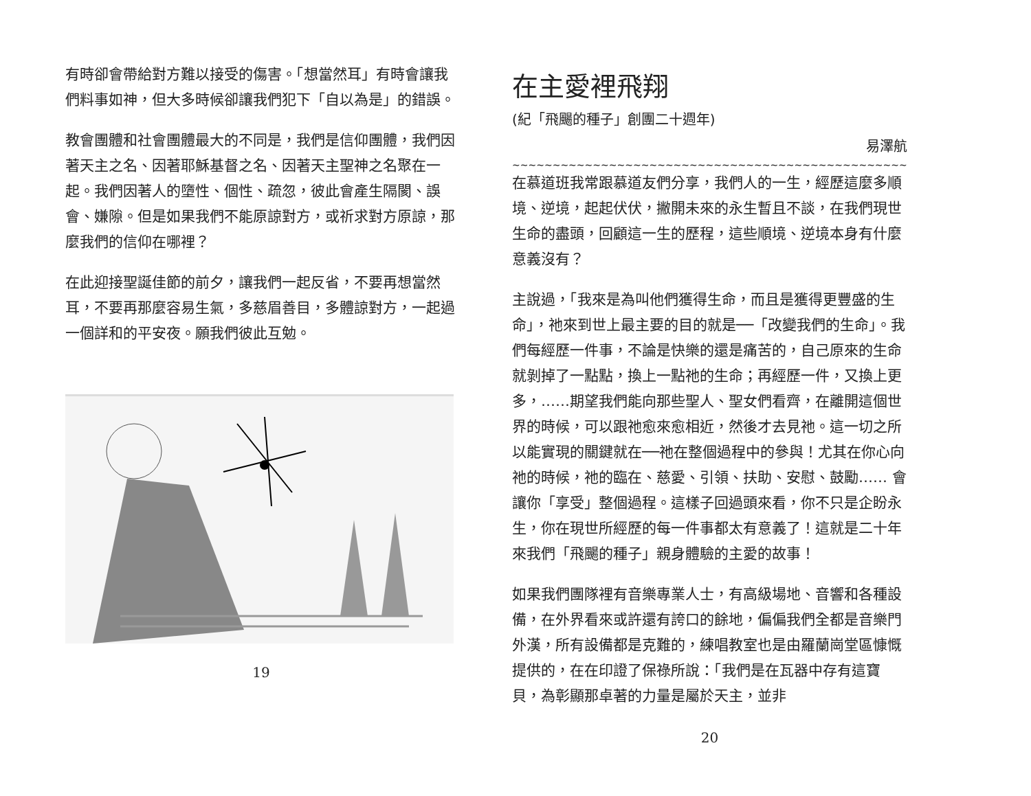有時卻會帶給對方難以接受的傷害。「想當然耳」有時會讓我們料事如神，但大多時候卻讓我們犯下「自以為是」的錯誤。
教會團體和社會團體最大的不同是，我們是信仰團體，我們因著天主之名、因著耶穌基督之名、因著天主聖神之名聚在一起。我們因著人的墮性、個性、疏忽，彼此會產生隔閡、誤會、嫌隙。但是如果我們不能原諒對方，或祈求對方原諒，那麼我們的信仰在哪裡？
在此迎接聖誕佳節的前夕，讓我們一起反省，不要再想當然耳，不要再那麼容易生氣，多慈眉善目，多體諒對方，一起過一個詳和的平安夜。願我們彼此互勉。
19
在主愛裡飛翔
(紀「飛颺的種子」創團二十週年)
易澤航
~~~~~~~~~~~~~~~~~~~~~~~~~~~~~~~~~~~~~~~~~~~~~~~~~~~~~~~~~~~~~~~~~
在慕道班我常跟慕道友們分享，我們人的一生，經歷這麼多順境、逆境，起起伏伏，撇開未來的永生暫且不談，在我們現世生命的盡頭，回顧這一生的歷程，這些順境、逆境本身有什麼意義沒有？
主說過，「我來是為叫他們獲得生命，而且是獲得更豐盛的生命」，祂來到世上最主要的目的就是──「改變我們的生命」。我們每經歷一件事，不論是快樂的還是痛苦的，自己原來的生命就剝掉了一點點，換上一點祂的生命；再經歷一件，又換上更多，……期望我們能向那些聖人、聖女們看齊，在離開這個世界的時候，可以跟祂愈來愈相近，然後才去見祂。這一切之所以能實現的關鍵就在──祂在整個過程中的參與！尤其在你心向祂的時候，祂的臨在、慈愛、引領、扶助、安慰、鼓勵…… 會讓你「享受」整個過程。這樣子回過頭來看，你不只是企盼永生，你在現世所經歷的每一件事都太有意義了！這就是二十年來我們「飛颺的種子」親身體驗的主愛的故事！
如果我們團隊裡有音樂專業人士，有高級場地、音響和各種設備，在外界看來或許還有誇口的餘地，偏偏我們全都是音樂門外漢，所有設備都是克難的，練唱教室也是由羅蘭崗堂區慷慨提供的，在在印證了保祿所說：「我們是在瓦器中存有這寶貝，為彰顯那卓著的力量是屬於天主，並非
20